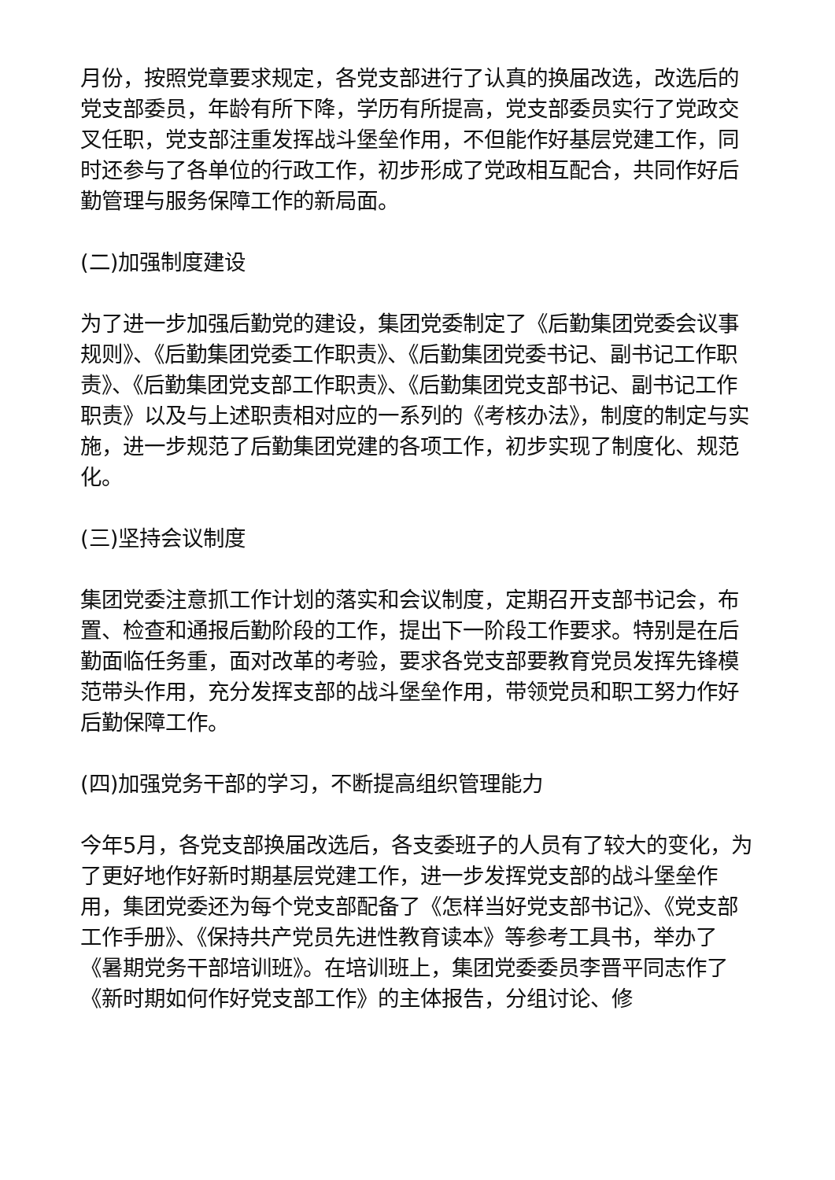月份，按照党章要求规定，各党支部进行了认真的换届改选，改选后的党支部委员，年龄有所下降，学历有所提高，党支部委员实行了党政交叉任职，党支部注重发挥战斗堡垒作用，不但能作好基层党建工作，同时还参与了各单位的行政工作，初步形成了党政相互配合，共同作好后勤管理与服务保障工作的新局面。
(二)加强制度建设
为了进一步加强后勤党的建设，集团党委制定了《后勤集团党委会议事规则》、《后勤集团党委工作职责》、《后勤集团党委书记、副书记工作职责》、《后勤集团党支部工作职责》、《后勤集团党支部书记、副书记工作职责》以及与上述职责相对应的一系列的《考核办法》，制度的制定与实施，进一步规范了后勤集团党建的各项工作，初步实现了制度化、规范化。
(三)坚持会议制度
集团党委注意抓工作计划的落实和会议制度，定期召开支部书记会，布置、检查和通报后勤阶段的工作，提出下一阶段工作要求。特别是在后勤面临任务重，面对改革的考验，要求各党支部要教育党员发挥先锋模范带头作用，充分发挥支部的战斗堡垒作用，带领党员和职工努力作好后勤保障工作。
(四)加强党务干部的学习，不断提高组织管理能力
今年5月，各党支部换届改选后，各支委班子的人员有了较大的变化，为了更好地作好新时期基层党建工作，进一步发挥党支部的战斗堡垒作用，集团党委还为每个党支部配备了《怎样当好党支部书记》、《党支部工作手册》、《保持共产党员先进性教育读本》等参考工具书，举办了《暑期党务干部培训班》。在培训班上，集团党委委员李晋平同志作了《新时期如何作好党支部工作》的主体报告，分组讨论、修